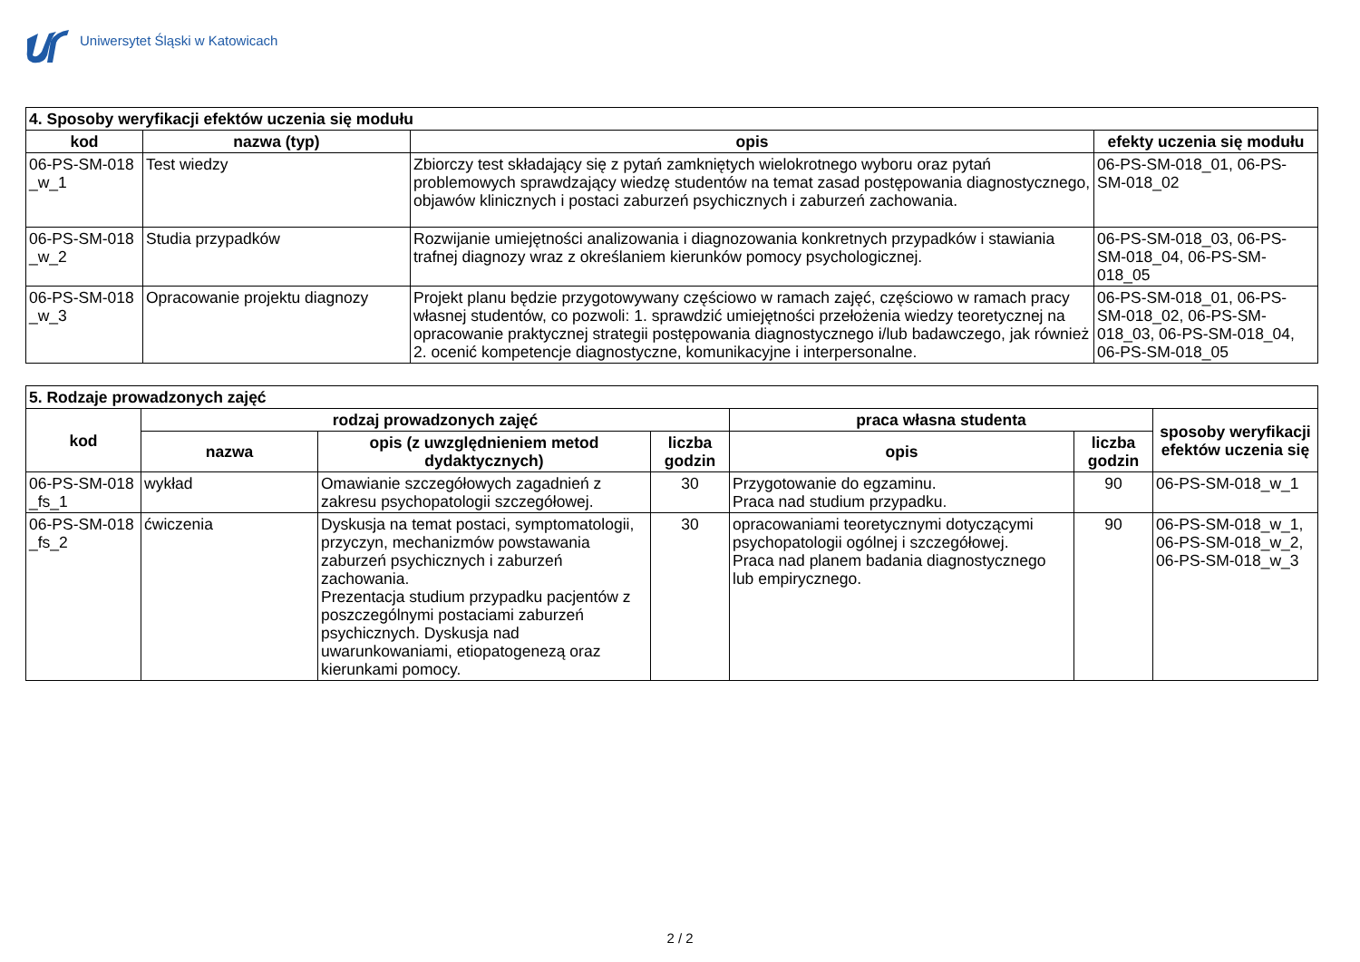Uniwersytet Śląski w Katowicach
| 4. Sposoby weryfikacji efektów uczenia się modułu | | | |
| --- | --- | --- | --- |
| kod | nazwa (typ) | opis | efekty uczenia się modułu |
| 06-PS-SM-018 _w_1 | Test wiedzy | Zbiorczy test składający się z pytań zamkniętych wielokrotnego wyboru oraz pytań problemowych sprawdzający wiedzę studentów na temat zasad postępowania diagnostycznego, objawów klinicznych i postaci zaburzeń psychicznych i zaburzeń zachowania. | 06-PS-SM-018_01, 06-PS-SM-018_02 |
| 06-PS-SM-018 _w_2 | Studia przypadków | Rozwijanie umiejętności analizowania i diagnozowania konkretnych przypadków i stawiania trafnej diagnozy wraz z określaniem kierunków pomocy psychologicznej. | 06-PS-SM-018_03, 06-PS-SM-018_04, 06-PS-SM-018_05 |
| 06-PS-SM-018 _w_3 | Opracowanie projektu diagnozy | Projekt planu będzie przygotowywany częściowo w ramach zajęć, częściowo w ramach pracy własnej studentów, co pozwoli: 1. sprawdzić umiejętności przełożenia wiedzy teoretycznej na opracowanie praktycznej strategii postępowania diagnostycznego i/lub badawczego, jak również 2. ocenić kompetencje diagnostyczne, komunikacyjne i interpersonalne. | 06-PS-SM-018_01, 06-PS-SM-018_02, 06-PS-SM-018_03, 06-PS-SM-018_04, 06-PS-SM-018_05 |
| 5. Rodzaje prowadzonych zajęć | | | | | | |
| --- | --- | --- | --- | --- | --- | --- |
| kod | rodzaj prowadzonych zajęć | | | praca własna studenta | | sposoby weryfikacji efektów uczenia się |
| | nazwa | opis (z uwzględnieniem metod dydaktycznych) | liczba godzin | opis | liczba godzin | |
| 06-PS-SM-018 _fs_1 | wykład | Omawianie szczegółowych zagadnień z zakresu psychopatologii szczegółowej. | 30 | Przygotowanie do egzaminu. Praca nad studium przypadku. | 90 | 06-PS-SM-018_w_1 |
| 06-PS-SM-018 _fs_2 | ćwiczenia | Dyskusja na temat postaci, symptomatologii, przyczyn, mechanizmów powstawania zaburzeń psychicznych i zaburzeń zachowania. Prezentacja studium przypadku pacjentów z poszczególnymi postaciami zaburzeń psychicznych. Dyskusja nad uwarunkowaniami, etiopatogenezą oraz kierunkami pomocy. | 30 | opracowaniami teoretycznymi dotyczącymi psychopatologii ogólnej i szczegółowej. Praca nad planem badania diagnostycznego lub empirycznego. | 90 | 06-PS-SM-018_w_1, 06-PS-SM-018_w_2, 06-PS-SM-018_w_3 |
2 / 2